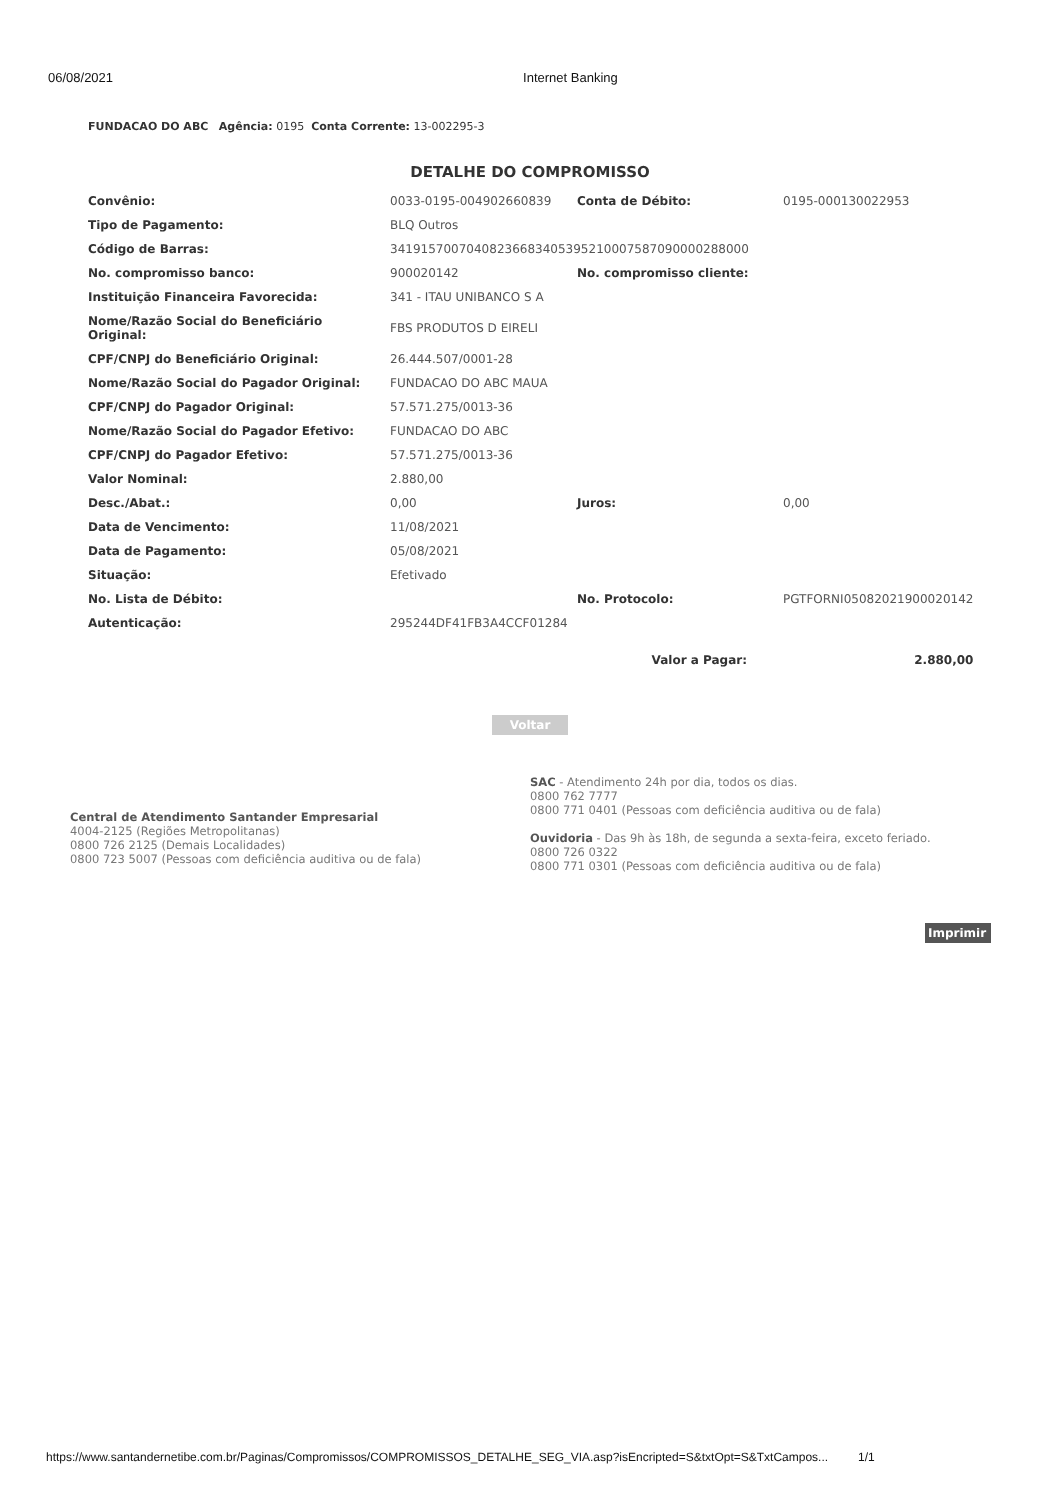06/08/2021 Internet Banking
FUNDACAO DO ABC Agência: 0195 Conta Corrente: 13-002295-3
DETALHE DO COMPROMISSO
| Convênio: | 0033-0195-004902660839 | Conta de Débito: | 0195-000130022953 |
| Tipo de Pagamento: | BLQ Outros | | |
| Código de Barras: | 34191570070408236683405395210007587090000288000 | | |
| No. compromisso banco: | 900020142 | No. compromisso cliente: | |
| Instituição Financeira Favorecida: | 341 - ITAU UNIBANCO S A | | |
| Nome/Razão Social do Beneficiário Original: | FBS PRODUTOS D EIRELI | | |
| CPF/CNPJ do Beneficiário Original: | 26.444.507/0001-28 | | |
| Nome/Razão Social do Pagador Original: | FUNDACAO DO ABC MAUA | | |
| CPF/CNPJ do Pagador Original: | 57.571.275/0013-36 | | |
| Nome/Razão Social do Pagador Efetivo: | FUNDACAO DO ABC | | |
| CPF/CNPJ do Pagador Efetivo: | 57.571.275/0013-36 | | |
| Valor Nominal: | 2.880,00 | | |
| Desc./Abat.: | 0,00 | Juros: | 0,00 |
| Data de Vencimento: | 11/08/2021 | | |
| Data de Pagamento: | 05/08/2021 | | |
| Situação: | Efetivado | | |
| No. Lista de Débito: | | No. Protocolo: | PGTFORNI05082021900020142 |
| Autenticação: | 295244DF41FB3A4CCF01284 | | |
| | | Valor a Pagar: | 2.880,00 |
Voltar
Central de Atendimento Santander Empresarial
4004-2125 (Regiões Metropolitanas)
0800 726 2125 (Demais Localidades)
0800 723 5007 (Pessoas com deficiência auditiva ou de fala)
SAC - Atendimento 24h por dia, todos os dias.
0800 762 7777
0800 771 0401 (Pessoas com deficiência auditiva ou de fala)
Ouvidoria - Das 9h às 18h, de segunda a sexta-feira, exceto feriado.
0800 726 0322
0800 771 0301 (Pessoas com deficiência auditiva ou de fala)
Imprimir
https://www.santandernetibe.com.br/Paginas/Compromissos/COMPROMISSOS_DETALHE_SEG_VIA.asp?isEncripted=S&txtOpt=S&TxtCampos... 1/1